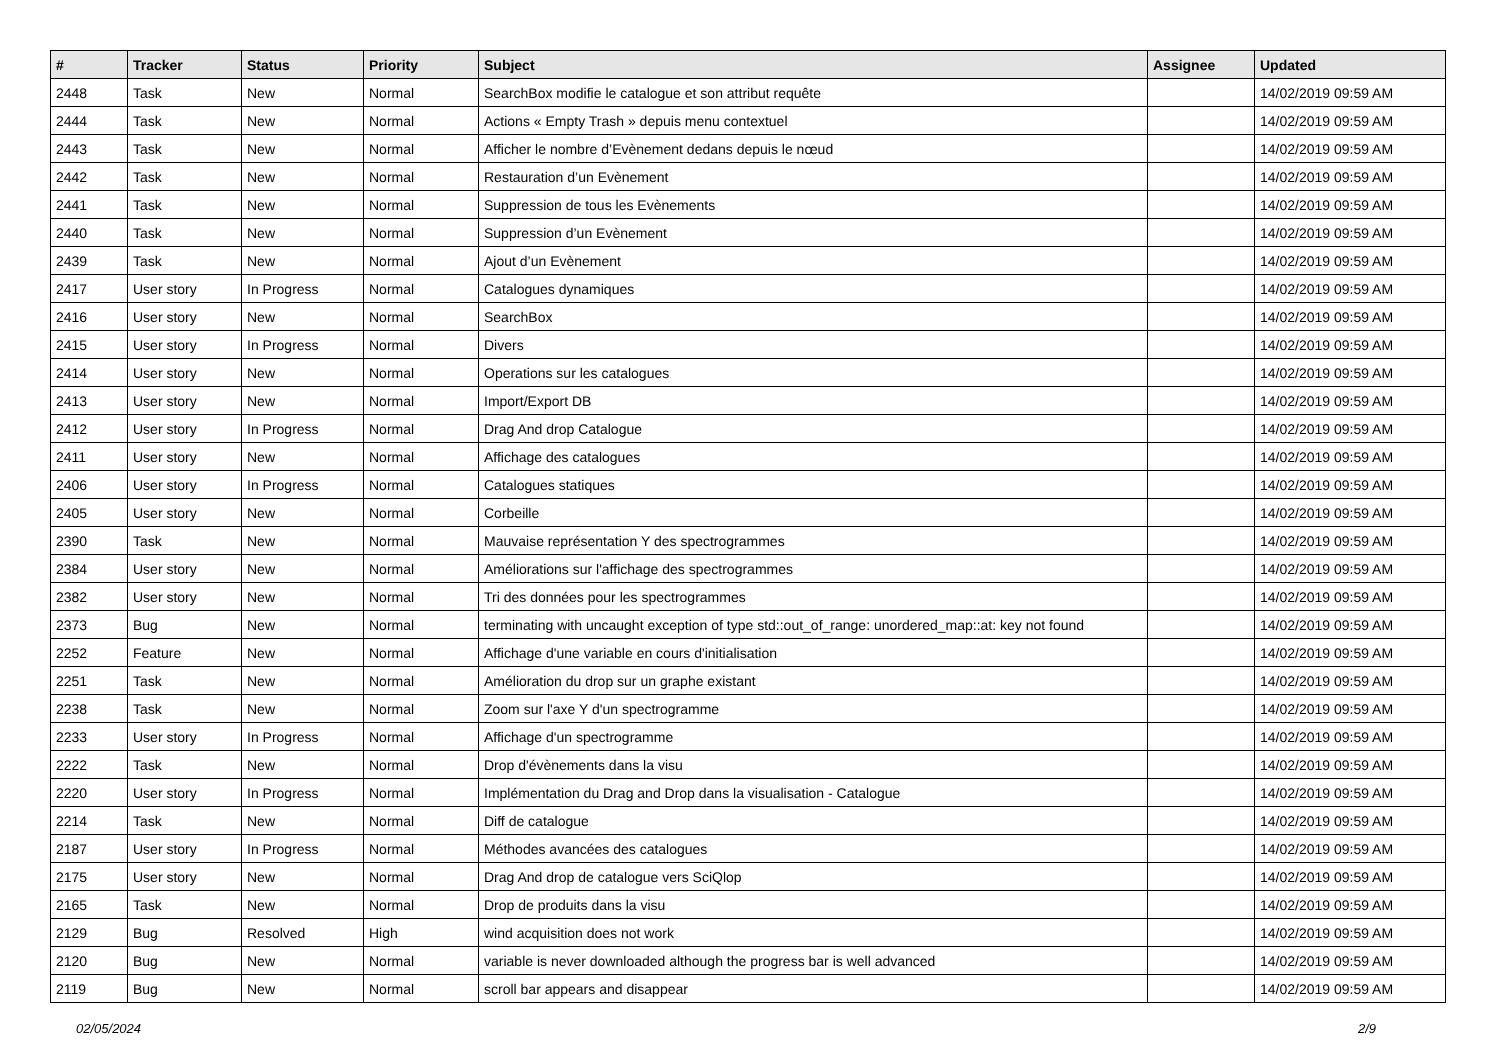| # | Tracker | Status | Priority | Subject | Assignee | Updated |
| --- | --- | --- | --- | --- | --- | --- |
| 2448 | Task | New | Normal | SearchBox modifie le catalogue et son attribut requête | | 14/02/2019 09:59 AM |
| 2444 | Task | New | Normal | Actions « Empty Trash » depuis menu contextuel | | 14/02/2019 09:59 AM |
| 2443 | Task | New | Normal | Afficher le nombre d’Evènement dedans depuis le nœud | | 14/02/2019 09:59 AM |
| 2442 | Task | New | Normal | Restauration d’un Evènement | | 14/02/2019 09:59 AM |
| 2441 | Task | New | Normal | Suppression de tous les Evènements | | 14/02/2019 09:59 AM |
| 2440 | Task | New | Normal | Suppression d’un Evènement | | 14/02/2019 09:59 AM |
| 2439 | Task | New | Normal | Ajout d’un Evènement | | 14/02/2019 09:59 AM |
| 2417 | User story | In Progress | Normal | Catalogues dynamiques | | 14/02/2019 09:59 AM |
| 2416 | User story | New | Normal | SearchBox | | 14/02/2019 09:59 AM |
| 2415 | User story | In Progress | Normal | Divers | | 14/02/2019 09:59 AM |
| 2414 | User story | New | Normal | Operations sur les catalogues | | 14/02/2019 09:59 AM |
| 2413 | User story | New | Normal | Import/Export DB | | 14/02/2019 09:59 AM |
| 2412 | User story | In Progress | Normal | Drag And drop Catalogue | | 14/02/2019 09:59 AM |
| 2411 | User story | New | Normal | Affichage des catalogues | | 14/02/2019 09:59 AM |
| 2406 | User story | In Progress | Normal | Catalogues statiques | | 14/02/2019 09:59 AM |
| 2405 | User story | New | Normal | Corbeille | | 14/02/2019 09:59 AM |
| 2390 | Task | New | Normal | Mauvaise représentation Y des spectrogrammes | | 14/02/2019 09:59 AM |
| 2384 | User story | New | Normal | Améliorations sur l'affichage des spectrogrammes | | 14/02/2019 09:59 AM |
| 2382 | User story | New | Normal | Tri des données pour les spectrogrammes | | 14/02/2019 09:59 AM |
| 2373 | Bug | New | Normal | terminating with uncaught exception of type std::out_of_range: unordered_map::at: key not found | | 14/02/2019 09:59 AM |
| 2252 | Feature | New | Normal | Affichage d'une variable en cours d'initialisation | | 14/02/2019 09:59 AM |
| 2251 | Task | New | Normal | Amélioration du drop sur un graphe existant | | 14/02/2019 09:59 AM |
| 2238 | Task | New | Normal | Zoom sur l'axe Y d'un spectrogramme | | 14/02/2019 09:59 AM |
| 2233 | User story | In Progress | Normal | Affichage d'un spectrogramme | | 14/02/2019 09:59 AM |
| 2222 | Task | New | Normal | Drop d'évènements dans la visu | | 14/02/2019 09:59 AM |
| 2220 | User story | In Progress | Normal | Implémentation du Drag and Drop dans la visualisation - Catalogue | | 14/02/2019 09:59 AM |
| 2214 | Task | New | Normal | Diff de catalogue | | 14/02/2019 09:59 AM |
| 2187 | User story | In Progress | Normal | Méthodes avancées des catalogues | | 14/02/2019 09:59 AM |
| 2175 | User story | New | Normal | Drag And drop de catalogue vers SciQlop | | 14/02/2019 09:59 AM |
| 2165 | Task | New | Normal | Drop de produits dans la visu | | 14/02/2019 09:59 AM |
| 2129 | Bug | Resolved | High | wind acquisition does not work | | 14/02/2019 09:59 AM |
| 2120 | Bug | New | Normal | variable is never downloaded although the progress bar is well advanced | | 14/02/2019 09:59 AM |
| 2119 | Bug | New | Normal | scroll bar appears and disappear | | 14/02/2019 09:59 AM |
02/05/2024 2/9